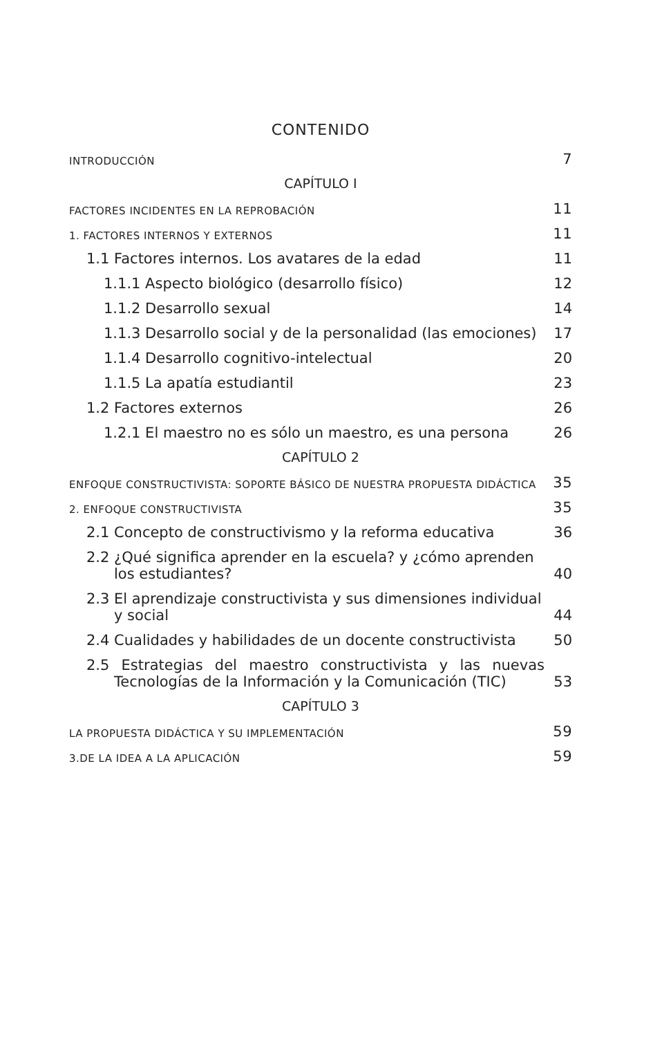CONTENIDO
INTRODUCCIÓN 7
CAPÍTULO I
FACTORES INCIDENTES EN LA REPROBACIÓN 11
1. FACTORES INTERNOS Y EXTERNOS 11
1.1 Factores internos. Los avatares de la edad 11
1.1.1 Aspecto biológico (desarrollo físico) 12
1.1.2 Desarrollo sexual 14
1.1.3 Desarrollo social y de la personalidad (las emociones) 17
1.1.4 Desarrollo cognitivo-intelectual 20
1.1.5 La apatía estudiantil 23
1.2 Factores externos 26
1.2.1 El maestro no es sólo un maestro, es una persona 26
CAPÍTULO 2
ENFOQUE CONSTRUCTIVISTA: SOPORTE BÁSICO DE NUESTRA PROPUESTA DIDÁCTICA 35
2. ENFOQUE CONSTRUCTIVISTA 35
2.1 Concepto de constructivismo y la reforma educativa 36
2.2 ¿Qué significa aprender en la escuela? y ¿cómo aprenden los estudiantes? 40
2.3 El aprendizaje constructivista y sus dimensiones individual y social 44
2.4 Cualidades y habilidades de un docente constructivista 50
2.5 Estrategias del maestro constructivista y las nuevas Tecnologías de la Información y la Comunicación (TIC) 53
CAPÍTULO 3
LA PROPUESTA DIDÁCTICA Y SU IMPLEMENTACIÓN 59
3.DE LA IDEA A LA APLICACIÓN 59